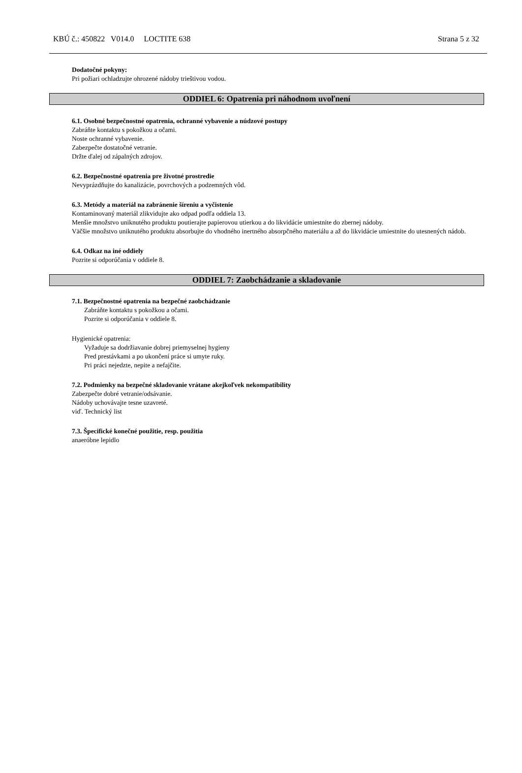KBÚ č.: 450822 V014.0 LOCTITE 638 Strana 5 z 32
Dodatočné pokyny:
Pri požiari ochladzujte ohrozené nádoby trieštivou vodou.
ODDIEL 6: Opatrenia pri náhodnom uvoľnení
6.1. Osobné bezpečnostné opatrenia, ochranné vybavenie a núdzové postupy
Zabráňte kontaktu s pokožkou a očami.
Noste ochranné vybavenie.
Zabezpečte dostatočné vetranie.
Držte ďalej od zápalných zdrojov.
6.2. Bezpečnostné opatrenia pre životné prostredie
Nevyprázdňujte do kanalizácie, povrchových a podzemných vôd.
6.3. Metódy a materiál na zabránenie šíreniu a vyčistenie
Kontaminovaný materiál zlikvidujte ako odpad podľa oddiela 13.
Menšie množstvo uniknutého produktu poutierajte papierovou utierkou a do likvidácie umiestnite do zbernej nádoby.
Väčšie množstvo uniknutého produktu absorbujte do vhodného inertného absorpčného materiálu a až do likvidácie umiestnite do utesnených nádob.
6.4. Odkaz na iné oddiely
Pozrite si odporúčania v oddiele 8.
ODDIEL 7: Zaobchádzanie a skladovanie
7.1. Bezpečnostné opatrenia na bezpečné zaobchádzanie
Zabráňte kontaktu s pokožkou a očami.
Pozrite si odporúčania v oddiele 8.
Hygienické opatrenia:
Vyžaduje sa dodržiavanie dobrej priemyselnej hygieny
Pred prestávkami a po ukončení práce si umyte ruky.
Pri práci nejedzte, nepite a nefajčite.
7.2. Podmienky na bezpečné skladovanie vrátane akejkoľvek nekompatibility
Zabezpečte dobré vetranie/odsávanie.
Nádoby uchovávajte tesne uzavreté.
viď. Technický list
7.3. Špecifické konečné použitie, resp. použitia
anaeróbne lepidlo